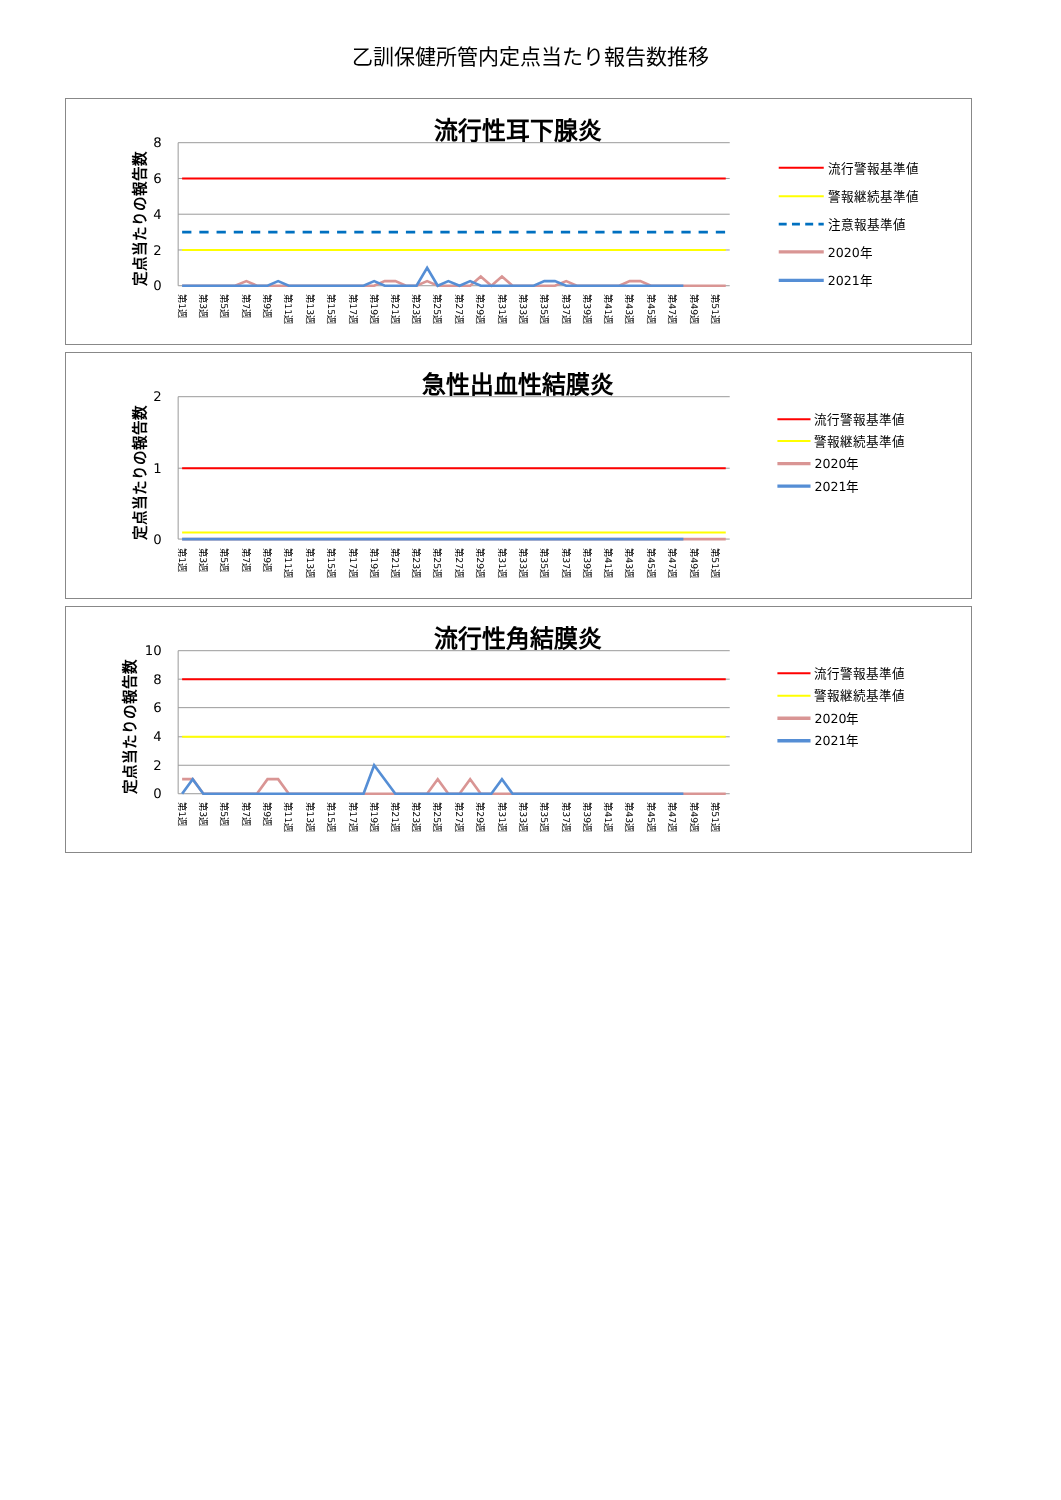乙訓保健所管内定点当たり報告数推移
流行性耳下腺炎
定点当たりの報告数
8
6
4
2
0
第1週
第3週
第5週
第7週
第9週
第11週
第13週
第15週
第17週
第19週
第21週
第23週
第25週
第27週
第29週
第31週
第33週
第35週
第37週
第39週
第41週
第43週
第45週
第47週
第49週
第51週
流行警報基準値
警報継続基準値
注意報基準値
2020年
2021年
急性出血性結膜炎
定点当たりの報告数
2
1
0
第1週
第3週
第5週
第7週
第9週
第11週
第13週
第15週
第17週
第19週
第21週
第23週
第25週
第27週
第29週
第31週
第33週
第35週
第37週
第39週
第41週
第43週
第45週
第47週
第49週
第51週
流行警報基準値
警報継続基準値
2020年
2021年
流行性角結膜炎
定点当たりの報告数
10
8
6
4
2
0
第1週
第3週
第5週
第7週
第9週
第11週
第13週
第15週
第17週
第19週
第21週
第23週
第25週
第27週
第29週
第31週
第33週
第35週
第37週
第39週
第41週
第43週
第45週
第47週
第49週
第51週
流行警報基準値
警報継続基準値
2020年
2021年